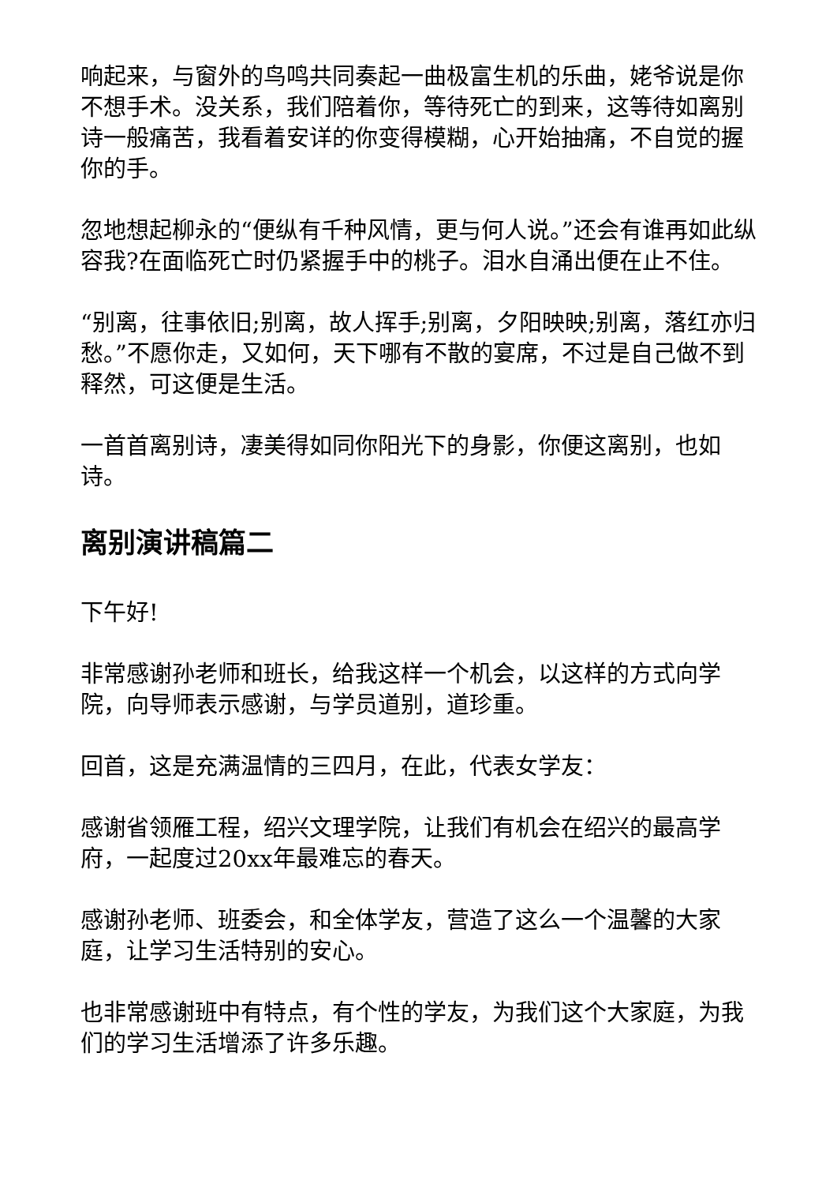响起来，与窗外的鸟鸣共同奏起一曲极富生机的乐曲，姥爷说是你不想手术。没关系，我们陪着你，等待死亡的到来，这等待如离别诗一般痛苦，我看着安详的你变得模糊，心开始抽痛，不自觉的握你的手。
忽地想起柳永的“便纵有千种风情，更与何人说。”还会有谁再如此纵容我?在面临死亡时仍紧握手中的桃子。泪水自涌出便在止不住。
“别离，往事依旧;别离，故人挥手;别离，夕阳映映;别离，落红亦归愁。”不愿你走，又如何，天下哪有不散的宴席，不过是自己做不到释然，可这便是生活。
一首首离别诗，凄美得如同你阳光下的身影，你便这离别，也如诗。
离别演讲稿篇二
下午好!
非常感谢孙老师和班长，给我这样一个机会，以这样的方式向学院，向导师表示感谢，与学员道别，道珍重。
回首，这是充满温情的三四月，在此，代表女学友：
感谢省领雁工程，绍兴文理学院，让我们有机会在绍兴的最高学府，一起度过20xx年最难忘的春天。
感谢孙老师、班委会，和全体学友，营造了这么一个温馨的大家庭，让学习生活特别的安心。
也非常感谢班中有特点，有个性的学友，为我们这个大家庭，为我们的学习生活增添了许多乐趣。